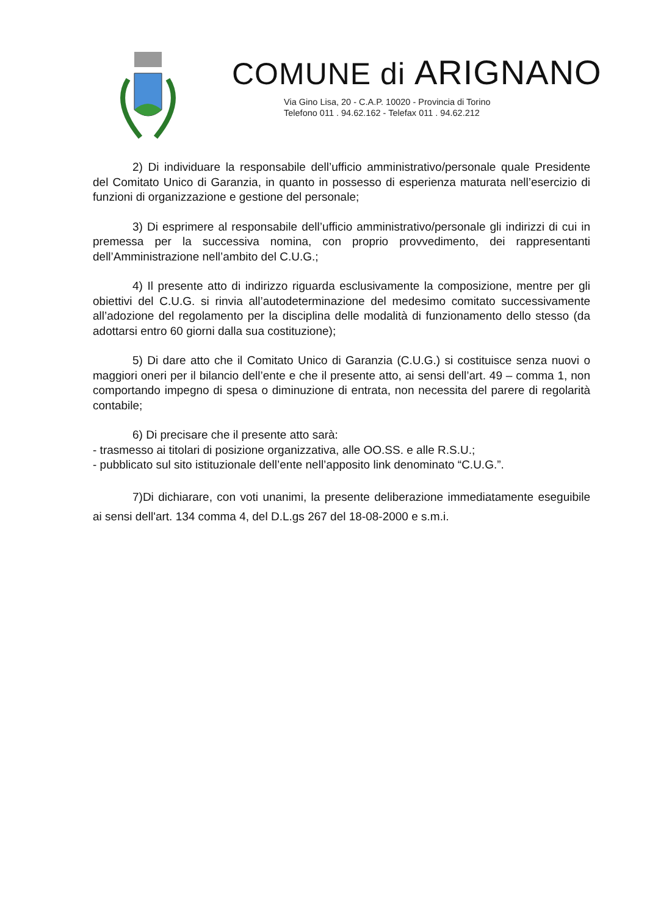COMUNE di ARIGNANO
Via Gino Lisa, 20 - C.A.P. 10020 - Provincia di Torino
Telefono 011 . 94.62.162 - Telefax 011 . 94.62.212
2) Di individuare la responsabile dell’ufficio amministrativo/personale quale Presidente del Comitato Unico di Garanzia, in quanto in possesso di esperienza maturata nell’esercizio di funzioni di organizzazione e gestione del personale;
3) Di esprimere al responsabile dell’ufficio amministrativo/personale gli indirizzi di cui in premessa per la successiva nomina, con proprio provvedimento, dei rappresentanti dell’Amministrazione nell’ambito del C.U.G.;
4) Il presente atto di indirizzo riguarda esclusivamente la composizione, mentre per gli obiettivi del C.U.G. si rinvia all’autodeterminazione del medesimo comitato successivamente all’adozione del regolamento per la disciplina delle modalità di funzionamento dello stesso (da adottarsi entro 60 giorni dalla sua costituzione);
5) Di dare atto che il Comitato Unico di Garanzia (C.U.G.) si costituisce senza nuovi o maggiori oneri per il bilancio dell’ente e che il presente atto, ai sensi dell’art. 49 – comma 1, non comportando impegno di spesa o diminuzione di entrata, non necessita del parere di regolarità contabile;
6) Di precisare che il presente atto sarà:
- trasmesso ai titolari di posizione organizzativa, alle OO.SS. e alle R.S.U.;
- pubblicato sul sito istituzionale dell’ente nell’apposito link denominato “C.U.G.”.
7)Di dichiarare, con voti unanimi, la presente deliberazione immediatamente eseguibile ai sensi dell'art. 134 comma 4, del D.L.gs 267 del 18-08-2000 e s.m.i.